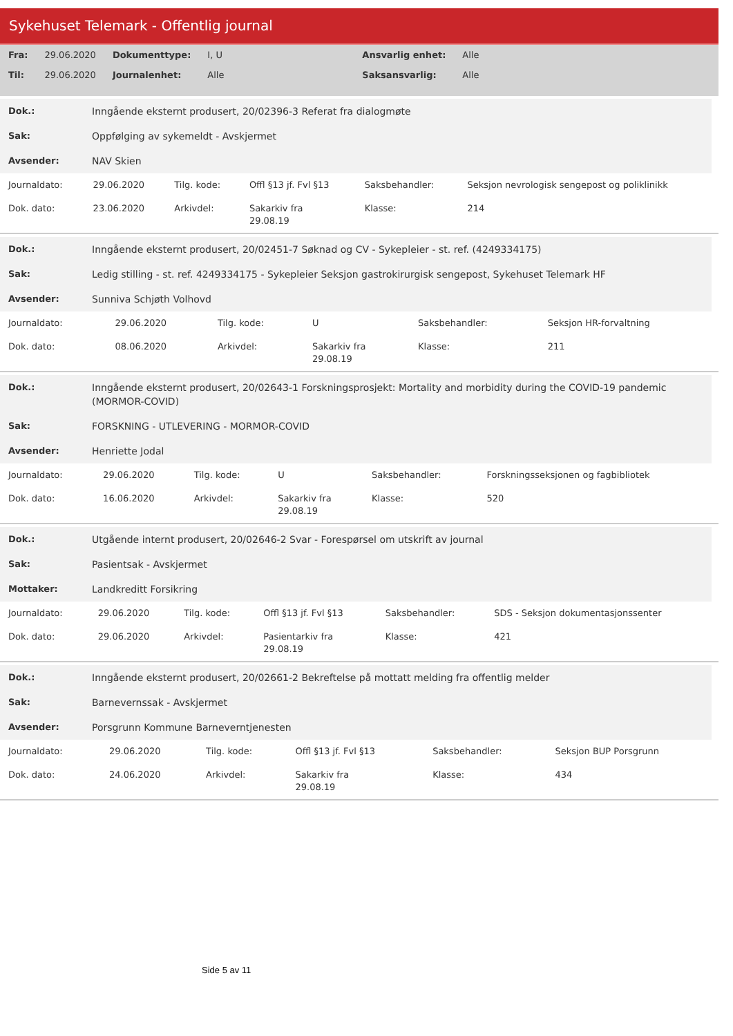Sykehuset Telemark - Offentlig journal
| Fra: | 29.06.2020 | Dokumenttype: | I, U | Ansvarlig enhet: | Alle |
| Til: | 29.06.2020 | Journalenhet: | Alle | Saksansvarlig: | Alle |
| Dok.: | Inngående eksternt produsert, 20/02396-3 Referat fra dialogmøte |
| Sak: | Oppfølging av sykemeldt - Avskjermet |
| Avsender: | NAV Skien |
| Journaldato: | 29.06.2020 | Tilg. kode: | Offl §13 jf. Fvl §13 | Saksbehandler: | Seksjon nevrologisk sengepost og poliklinikk |
| Dok. dato: | 23.06.2020 | Arkivdel: | Sakarkiv fra 29.08.19 | Klasse: | 214 |
| Dok.: | Inngående eksternt produsert, 20/02451-7 Søknad og CV - Sykepleier - st. ref. (4249334175) |
| Sak: | Ledig stilling - st. ref. 4249334175 - Sykepleier Seksjon gastrokirurgisk sengepost, Sykehuset Telemark HF |
| Avsender: | Sunniva Schjøth Volhovd |
| Journaldato: | 29.06.2020 | Tilg. kode: | U | Saksbehandler: | Seksjon HR-forvaltning |
| Dok. dato: | 08.06.2020 | Arkivdel: | Sakarkiv fra 29.08.19 | Klasse: | 211 |
| Dok.: | Inngående eksternt produsert, 20/02643-1 Forskningsprosjekt: Mortality and morbidity during the COVID-19 pandemic (MORMOR-COVID) |
| Sak: | FORSKNING - UTLEVERING - MORMOR-COVID |
| Avsender: | Henriette Jodal |
| Journaldato: | 29.06.2020 | Tilg. kode: | U | Saksbehandler: | Forskningsseksjonen og fagbibliotek |
| Dok. dato: | 16.06.2020 | Arkivdel: | Sakarkiv fra 29.08.19 | Klasse: | 520 |
| Dok.: | Utgående internt produsert, 20/02646-2 Svar - Forespørsel om utskrift av journal |
| Sak: | Pasientsak - Avskjermet |
| Mottaker: | Landkreditt Forsikring |
| Journaldato: | 29.06.2020 | Tilg. kode: | Offl §13 jf. Fvl §13 | Saksbehandler: | SDS - Seksjon dokumentasjonssenter |
| Dok. dato: | 29.06.2020 | Arkivdel: | Pasientarkiv fra 29.08.19 | Klasse: | 421 |
| Dok.: | Inngående eksternt produsert, 20/02661-2 Bekreftelse på mottatt melding fra offentlig melder |
| Sak: | Barnevernssak - Avskjermet |
| Avsender: | Porsgrunn Kommune Barneverntjenesten |
| Journaldato: | 29.06.2020 | Tilg. kode: | Offl §13 jf. Fvl §13 | Saksbehandler: | Seksjon BUP Porsgrunn |
| Dok. dato: | 24.06.2020 | Arkivdel: | Sakarkiv fra 29.08.19 | Klasse: | 434 |
Side 5 av 11